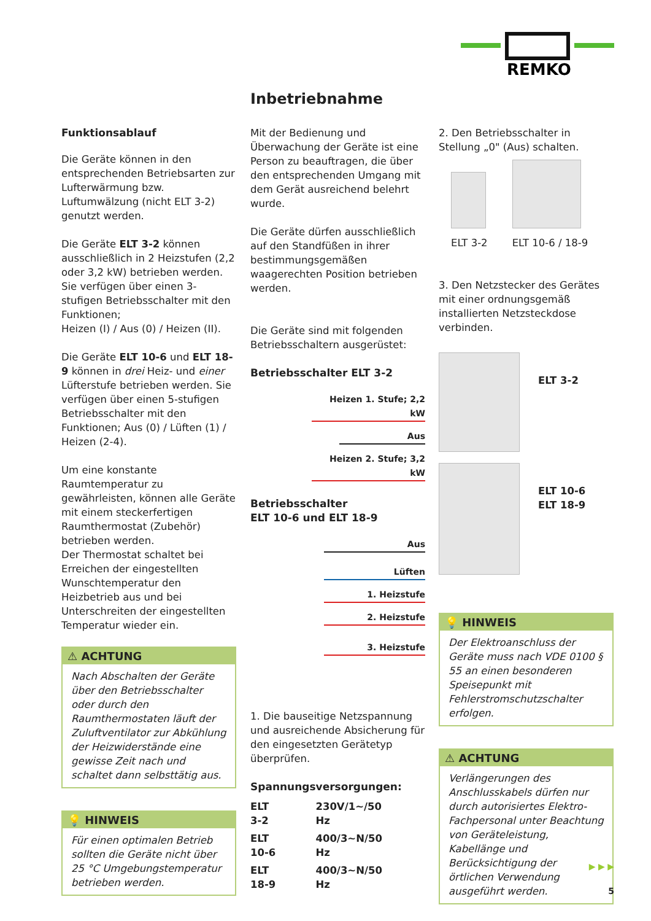REMKO
Inbetriebnahme
Funktionsablauf
Die Geräte können in den entsprechenden Betriebsarten zur Lufterwärmung bzw. Luftumwälzung (nicht ELT 3-2) genutzt werden.
Die Geräte ELT 3-2 können ausschließlich in 2 Heizstufen (2,2 oder 3,2 kW) betrieben werden. Sie verfügen über einen 3-stufigen Betriebsschalter mit den Funktionen;
Heizen (I) / Aus (0) / Heizen (II).
Die Geräte ELT 10-6 und ELT 18-9 können in drei Heiz- und einer Lüfterstufe betrieben werden. Sie verfügen über einen 5-stufigen Betriebsschalter mit den Funktionen; Aus (0) / Lüften (1) / Heizen (2-4).
Um eine konstante Raumtemperatur zu gewährleisten, können alle Geräte mit einem steckerfertigen Raumthermostat (Zubehör) betrieben werden.
Der Thermostat schaltet bei Erreichen der eingestellten Wunschtemperatur den Heizbetrieb aus und bei Unterschreiten der eingestellten Temperatur wieder ein.
⚠ ACHTUNG
Nach Abschalten der Geräte über den Betriebsschalter oder durch den Raumthermostaten läuft der Zuluftventilator zur Abkühlung der Heizwiderstände eine gewisse Zeit nach und schaltet dann selbsttätig aus.
💡 HINWEIS
Für einen optimalen Betrieb sollten die Geräte nicht über 25 °C Umgebungstemperatur betrieben werden.
Mit der Bedienung und Überwachung der Geräte ist eine Person zu beauftragen, die über den entsprechenden Umgang mit dem Gerät ausreichend belehrt wurde.
Die Geräte dürfen ausschließlich auf den Standfüßen in ihrer bestimmungsgemäßen waagerechten Position betrieben werden.
Die Geräte sind mit folgenden Betriebsschaltern ausgerüstet:
Betriebsschalter ELT 3-2
Heizen 1. Stufe; 2,2 kW
Aus
Heizen 2. Stufe; 3,2 kW
Betriebsschalter
ELT 10-6 und ELT 18-9
Aus
Lüften
1. Heizstufe
2. Heizstufe
3. Heizstufe
1. Die bauseitige Netzspannung und ausreichende Absicherung für den eingesetzten Gerätetyp überprüfen.
Spannungsversorgungen:
| ELT 3-2 | 230V/1~/50 Hz |
| ELT 10-6 | 400/3~N/50 Hz |
| ELT 18-9 | 400/3~N/50 Hz |
2. Den Betriebsschalter in Stellung „0" (Aus) schalten.
ELT 3-2 ELT 10-6 / 18-9
3. Den Netzstecker des Gerätes mit einer ordnungsgemäß installierten Netzsteckdose verbinden.
ELT 3-2
ELT 10-6
ELT 18-9
💡 HINWEIS
Der Elektroanschluss der Geräte muss nach VDE 0100 § 55 an einen besonderen Speisepunkt mit Fehlerstromschutzschalter erfolgen.
⚠ ACHTUNG
Verlängerungen des Anschlusskabels dürfen nur durch autorisiertes Elektro-Fachpersonal unter Beachtung von Geräteleistung, Kabellänge und Berücksichtigung der örtlichen Verwendung ausgeführt werden.
▶ ▶ ▶
5